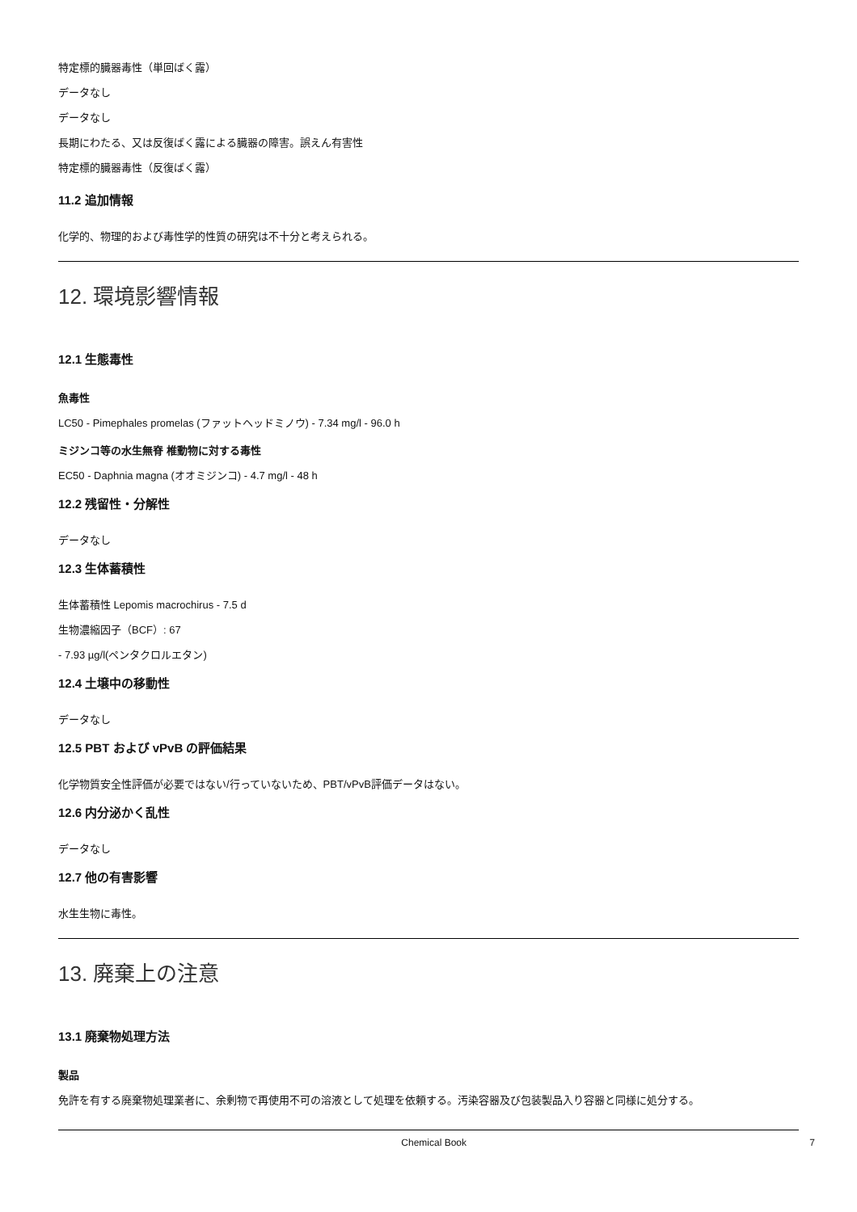特定標的臓器毒性（単回ばく露）
データなし
データなし
長期にわたる、又は反復ばく露による臓器の障害。誤えん有害性
特定標的臓器毒性（反復ばく露）
11.2 追加情報
化学的、物理的および毒性学的性質の研究は不十分と考えられる。
12. 環境影響情報
12.1 生態毒性
魚毒性
LC50 - Pimephales promelas (ファットヘッドミノウ) - 7.34 mg/l - 96.0 h
ミジンコ等の水生無脊 椎動物に対する毒性
EC50 - Daphnia magna (オオミジンコ) - 4.7 mg/l - 48 h
12.2 残留性・分解性
データなし
12.3 生体蓄積性
生体蓄積性 Lepomis macrochirus - 7.5 d
生物濃縮因子（BCF）: 67
- 7.93 µg/l(ペンタクロルエタン)
12.4 土壌中の移動性
データなし
12.5 PBT および vPvB の評価結果
化学物質安全性評価が必要ではない/行っていないため、PBT/vPvB評価データはない。
12.6 内分泌かく乱性
データなし
12.7 他の有害影響
水生生物に毒性。
13. 廃棄上の注意
13.1 廃棄物処理方法
製品
免許を有する廃棄物処理業者に、余剰物で再使用不可の溶液として処理を依頼する。汚染容器及び包装製品入り容器と同様に処分する。
Chemical Book 7